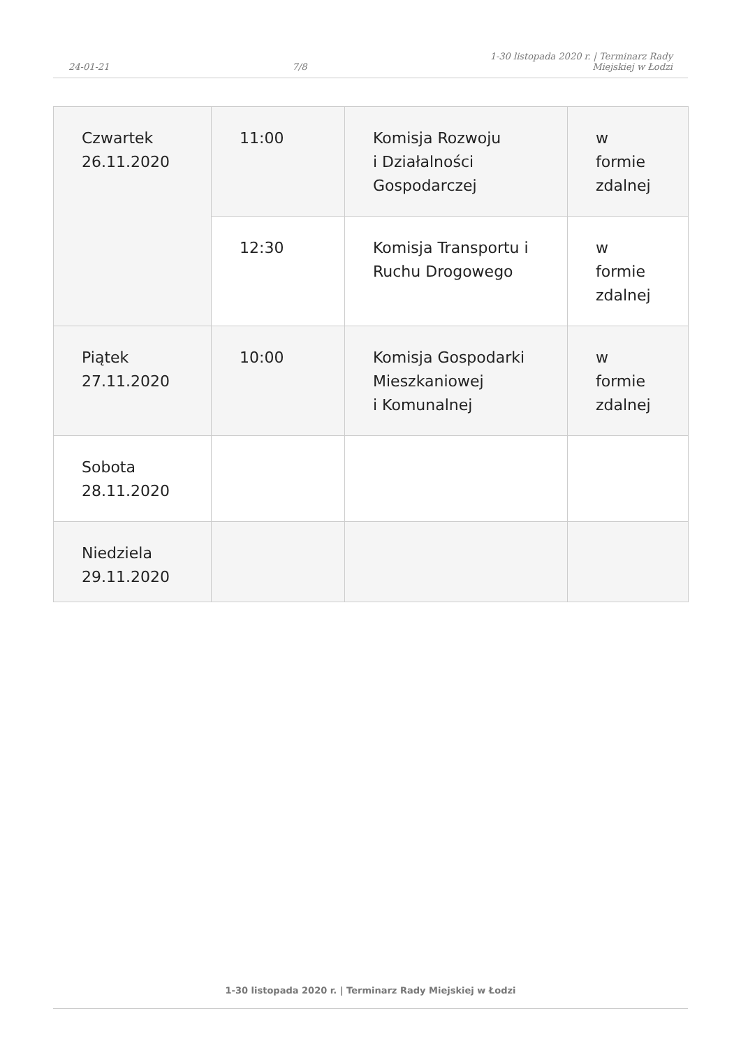24-01-21 7/8 1-30 listopada 2020 r. | Terminarz Rady
Miejskiej w Łodzi
| Czwartek 26.11.2020 | 11:00 | Komisja Rozwoju i Działalności Gospodarczej | w formie zdalnej |
| | 12:30 | Komisja Transportu i Ruchu Drogowego | w formie zdalnej |
| Piątek 27.11.2020 | 10:00 | Komisja Gospodarki Mieszkaniowej i Komunalnej | w formie zdalnej |
| Sobota 28.11.2020 | | | |
| Niedziela 29.11.2020 | | | |
1-30 listopada 2020 r. | Terminarz Rady Miejskiej w Łodzi